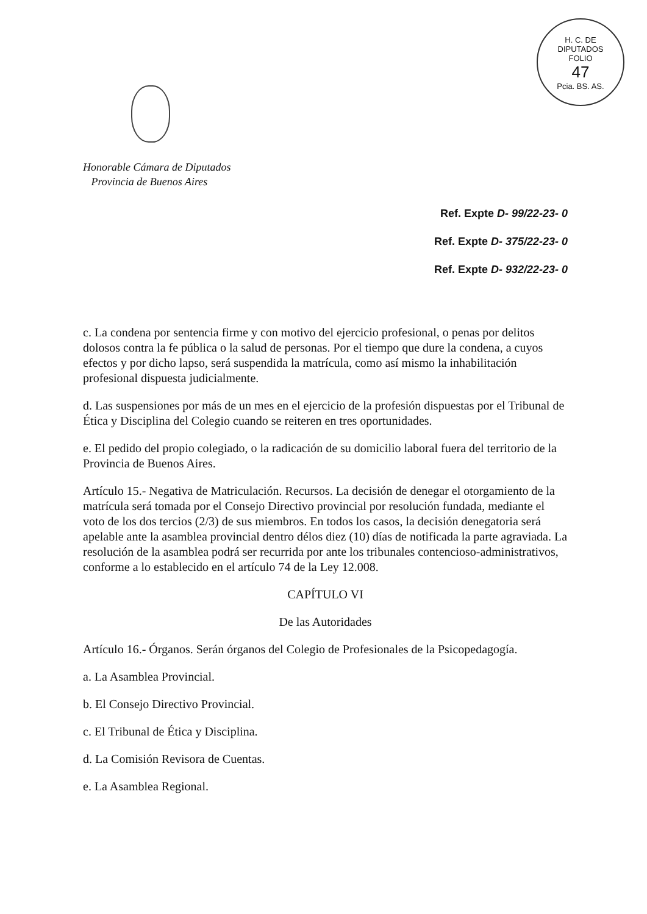H. C. DE DIPUTADOS
FOLIO
47
Pcia. BS. AS.
Honorable Cámara de Diputados
Provincia de Buenos Aires
Ref. Expte D- 99/22-23- 0
Ref. Expte D- 375/22-23- 0
Ref. Expte D- 932/22-23- 0
c. La condena por sentencia firme y con motivo del ejercicio profesional, o penas por delitos dolosos contra la fe pública o la salud de personas. Por el tiempo que dure la condena, a cuyos efectos y por dicho lapso, será suspendida la matrícula, como así mismo la inhabilitación profesional dispuesta judicialmente.
d. Las suspensiones por más de un mes en el ejercicio de la profesión dispuestas por el Tribunal de Ética y Disciplina del Colegio cuando se reiteren en tres oportunidades.
e. El pedido del propio colegiado, o la radicación de su domicilio laboral fuera del territorio de la Provincia de Buenos Aires.
Artículo 15.- Negativa de Matriculación. Recursos. La decisión de denegar el otorgamiento de la matrícula será tomada por el Consejo Directivo provincial por resolución fundada, mediante el voto de los dos tercios (2/3) de sus miembros. En todos los casos, la decisión denegatoria será apelable ante la asamblea provincial dentro délos diez (10) días de notificada la parte agraviada. La resolución de la asamblea podrá ser recurrida por ante los tribunales contencioso-administrativos, conforme a lo establecido en el artículo 74 de la Ley 12.008.
CAPÍTULO VI
De las Autoridades
Artículo 16.- Órganos. Serán órganos del Colegio de Profesionales de la Psicopedagogía.
a. La Asamblea Provincial.
b. El Consejo Directivo Provincial.
c. El Tribunal de Ética y Disciplina.
d. La Comisión Revisora de Cuentas.
e. La Asamblea Regional.